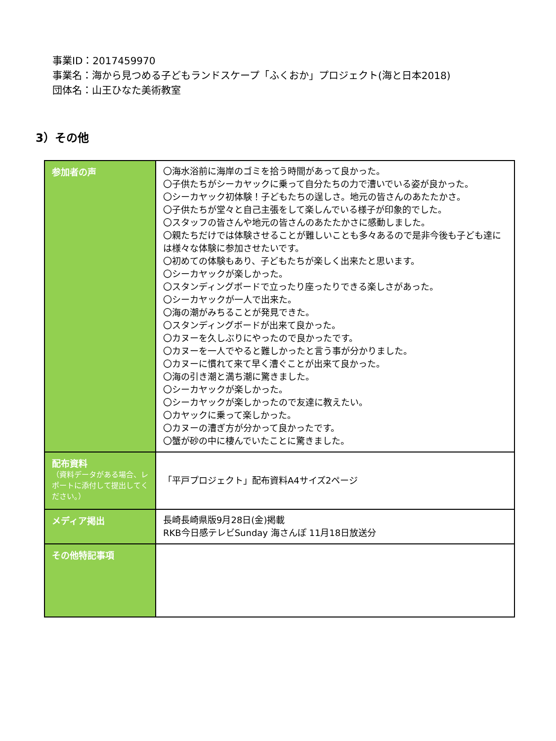事業ID：2017459970
事業名：海から見つめる子どもランドスケープ「ふくおか」プロジェクト(海と日本2018)
団体名：山王ひなた美術教室
3）その他
| 参加者の声 | 〇海水浴前に海岸のゴミを拾う時間があって良かった。 〇子供たちがシーカヤックに乗って自分たちの力で漕いでいる姿が良かった。 〇シーカヤック初体験！子どもたちの逞しさ。地元の皆さんのあたたかさ。 〇子供たちが堂々と自己主張をして楽しんでいる様子が印象的でした。 〇スタッフの皆さんや地元の皆さんのあたたかさに感動しました。 〇親たちだけでは体験させることが難しいことも多々あるので是非今後も子ども達には様々な体験に参加させたいです。 〇初めての体験もあり、子どもたちが楽しく出来たと思います。 〇シーカヤックが楽しかった。 〇スタンディングボードで立ったり座ったりできる楽しさがあった。 〇シーカヤックが一人で出来た。 〇海の潮がみちることが発見できた。 〇スタンディングボードが出来て良かった。 〇カヌーを久しぶりにやったので良かったです。 〇カヌーを一人でやると難しかったと言う事が分かりました。 〇カヌーに慣れて来て早く漕ぐことが出来て良かった。 〇海の引き潮と満ち潮に驚きました。 〇シーカヤックが楽しかった。 〇シーカヤックが楽しかったので友達に教えたい。 〇カヤックに乗って楽しかった。 〇カヌーの漕ぎ方が分かって良かったです。 〇蟹が砂の中に棲んでいたことに驚きました。 |
| 配布資料 （資料データがある場合、レポートに添付して提出してください。） | 「平戸プロジェクト」配布資料A4サイズ2ページ |
| メディア掲出 | 長崎長崎県版9月28日(金)掲載 RKB今日感テレビSunday 海さんぽ 11月18日放送分 |
| その他特記事項 | |